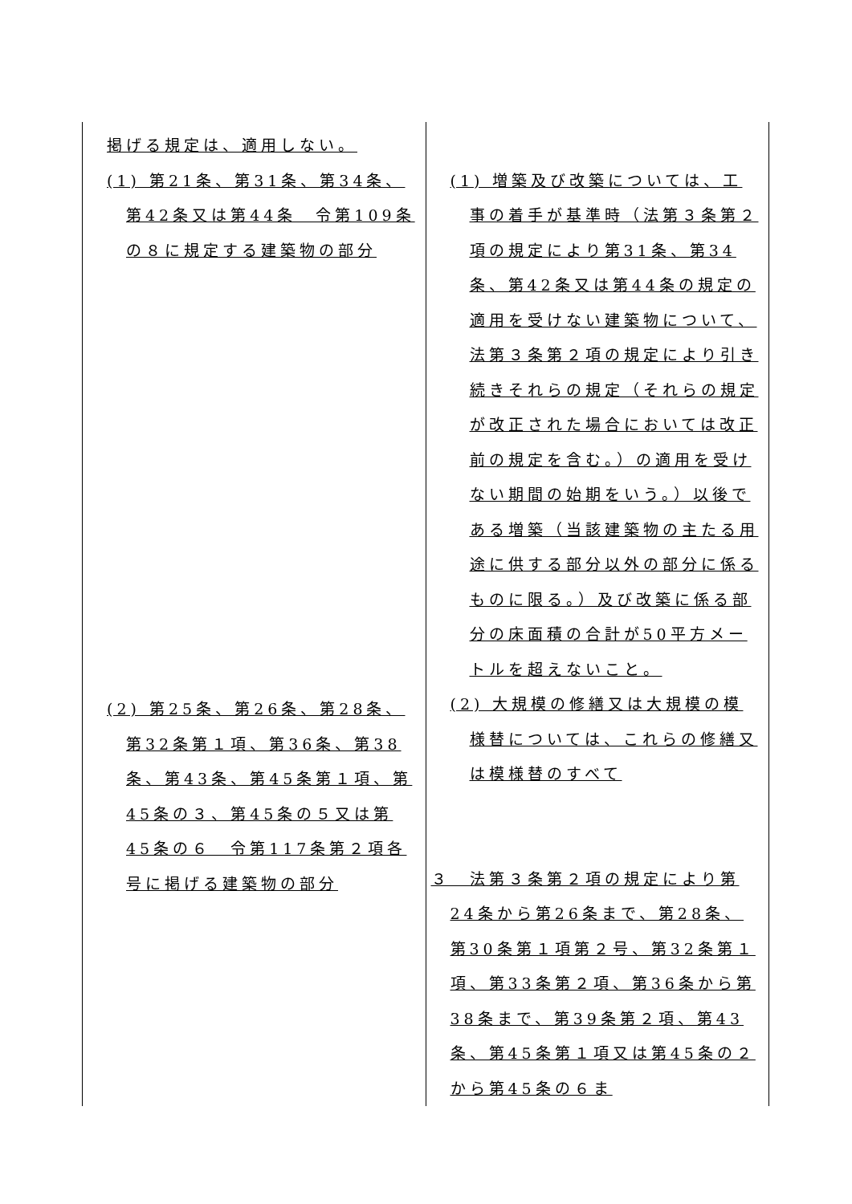| 掲げる規定は、適用しない。 (1) 第21条、第31条、第34条、第42条又は第44条 令第109条の８に規定する建築物の部分 (2) 第25条、第26条、第28条、第32条第１項、第36条、第38条、第43条、第45条第１項、第45条の３、第45条の５又は第45条の６ 令第117条第２項各号に掲げる建築物の部分 | (1) 増築及び改築については、工事の着手が基準時（法第３条第２項の規定により第31条、第34条、第42条又は第44条の規定の適用を受けない建築物について、法第３条第２項の規定により引き続きそれらの規定（それらの規定が改正された場合においては改正前の規定を含む。）の適用を受けない期間の始期をいう。）以後である増築（当該建築物の主たる用途に供する部分以外の部分に係るものに限る。）及び改築に係る部分の床面積の合計が50平方メートルを超えないこと。 (2) 大規模の修繕又は大規模の模様替については、これらの修繕又は模様替のすべて ３ 法第３条第２項の規定により第24条から第26条まで、第28条、第30条第１項第２号、第32条第１項、第33条第２項、第36条から第38条まで、第39条第２項、第43条、第45条第１項又は第45条の２から第45条の６ま |